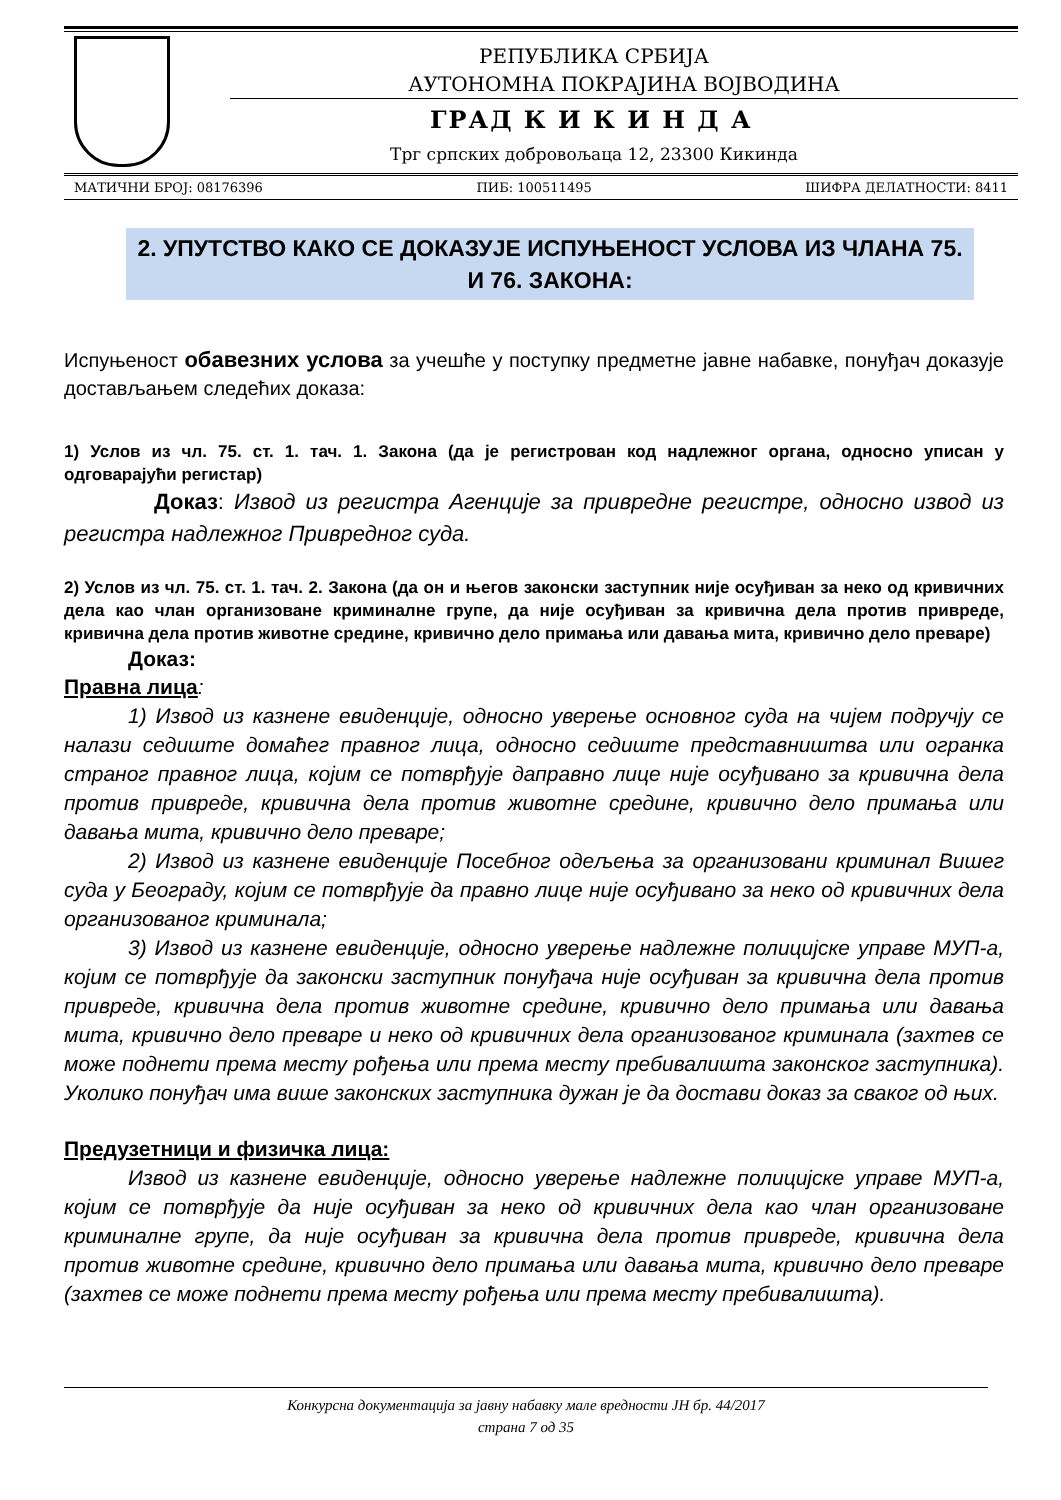РЕПУБЛИКА СРБИЈА
АУТОНОМНА ПОКРАЈИНА ВОЈВОДИНА
ГРАД К И К И Н Д А
Трг српских добровољаца 12, 23300 Кикинда
МАТИЧНИ БРОЈ: 08176396 ПИБ: 100511495 ШИФРА ДЕЛАТНОСТИ: 8411
2. УПУТСТВО КАКО СЕ ДОКАЗУЈЕ ИСПУЊЕНОСТ УСЛОВА ИЗ ЧЛАНА 75. И 76. ЗАКОНА:
Испуњеност обавезних услова за учешће у поступку предметне јавне набавке, понуђач доказује достављањем следећих доказа:
1) Услов из чл. 75. ст. 1. тач. 1. Закона (да је регистрован код надлежног органа, односно уписан у одговарајући регистар)
Доказ: Извод из регистра Агенције за привредне регистре, односно извод из регистра надлежног Привредног суда.
2) Услов из чл. 75. ст. 1. тач. 2. Закона (да он и његов законски заступник није осуђиван за неко од кривичних дела као члан организоване криминалне групе, да није осуђиван за кривична дела против привреде, кривична дела против животне средине, кривично дело примања или давања мита, кривично дело преваре)
Доказ:
Правна лица:
1) Извод из казнене евиденције, односно уверење основног суда на чијем подручју се налази седиште домаћег правног лица, односно седиште представништва или огранка страног правног лица, којим се потврђује даправно лице није осуђивано за кривична дела против привреде, кривична дела против животне средине, кривично дело примања или давања мита, кривично дело преваре;
2) Извод из казнене евиденције Посебног одељења за организовани криминал Вишег суда у Београду, којим се потврђује да правно лице није осуђивано за неко од кривичних дела организованог криминала;
3) Извод из казнене евиденције, односно уверење надлежне полицијске управе МУП-а, којим се потврђује да законски заступник понуђача није осуђиван за кривична дела против привреде, кривична дела против животне средине, кривично дело примања или давања мита, кривично дело преваре и неко од кривичних дела организованог криминала (захтев се може поднети према месту рођења или према месту пребивалишта законског заступника). Уколико понуђач има више законских заступника дужан је да достави доказ за сваког од њих.
Предузетници и физичка лица:
Извод из казнене евиденције, односно уверење надлежне полицијске управе МУП-а, којим се потврђује да није осуђиван за неко од кривичних дела као члан организоване криминалне групе, да није осуђиван за кривична дела против привреде, кривична дела против животне средине, кривично дело примања или давања мита, кривично дело преваре (захтев се може поднети према месту рођења или према месту пребивалишта).
Конкурсна документација за јавну набавку мале вредности ЈН бр. 44/2017
страна 7 од 35